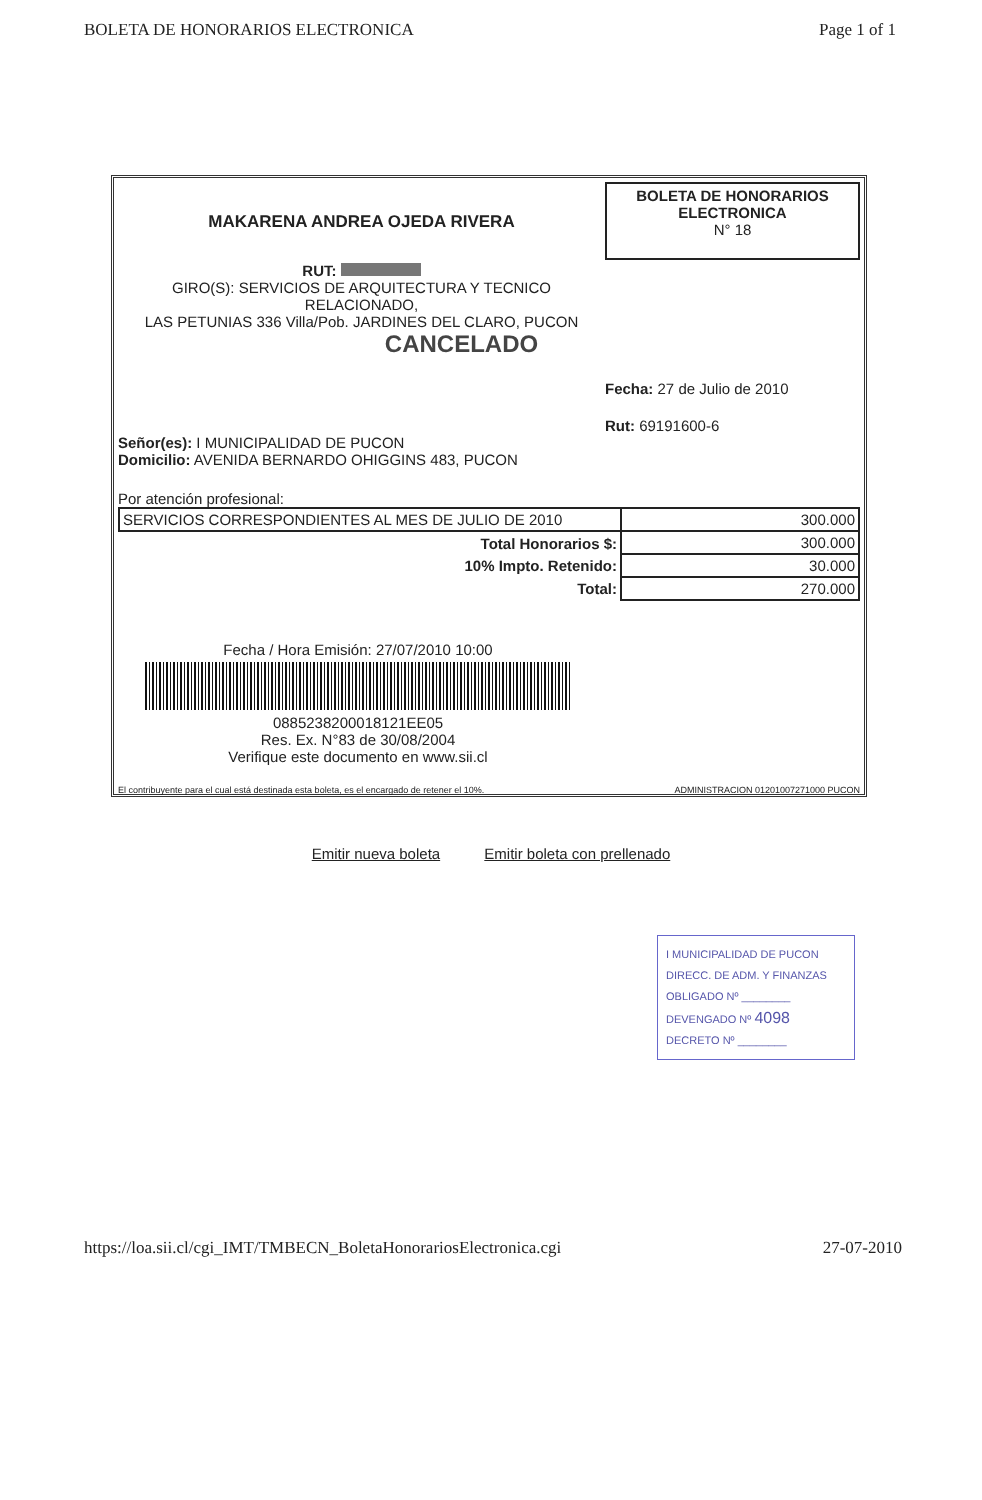BOLETA DE HONORARIOS ELECTRONICA Page 1 of 1
MAKARENA ANDREA OJEDA RIVERA
RUT:
GIRO(S): SERVICIOS DE ARQUITECTURA Y TECNICO
RELACIONADO,
LAS PETUNIAS 336 Villa/Pob. JARDINES DEL CLARO, PUCON
CANCELADO
BOLETA DE HONORARIOS
ELECTRONICA
N° 18
Fecha: 27 de Julio de 2010
Rut: 69191600-6
Señor(es): I MUNICIPALIDAD DE PUCON
Domicilio: AVENIDA BERNARDO OHIGGINS 483, PUCON
Por atención profesional:
| SERVICIOS CORRESPONDIENTES AL MES DE JULIO DE 2010 | 300.000 |
| Total Honorarios $: | 300.000 |
| 10% Impto. Retenido: | 30.000 |
| Total: | 270.000 |
Fecha / Hora Emisión: 27/07/2010 10:00
0885238200018121EE05
Res. Ex. N°83 de 30/08/2004
Verifique este documento en www.sii.cl
El contribuyente para el cual está destinada esta boleta, es el encargado de retener el 10%. ADMINISTRACION 01201007271000 PUCON
Emitir nueva boleta Emitir boleta con prellenado
I MUNICIPALIDAD DE PUCON
DIRECC. DE ADM. Y FINANZAS
OBLIGADO Nº ________
DEVENGADO Nº 4098
DECRETO Nº ________
https://loa.sii.cl/cgi_IMT/TMBECN_BoletaHonorariosElectronica.cgi 27-07-2010